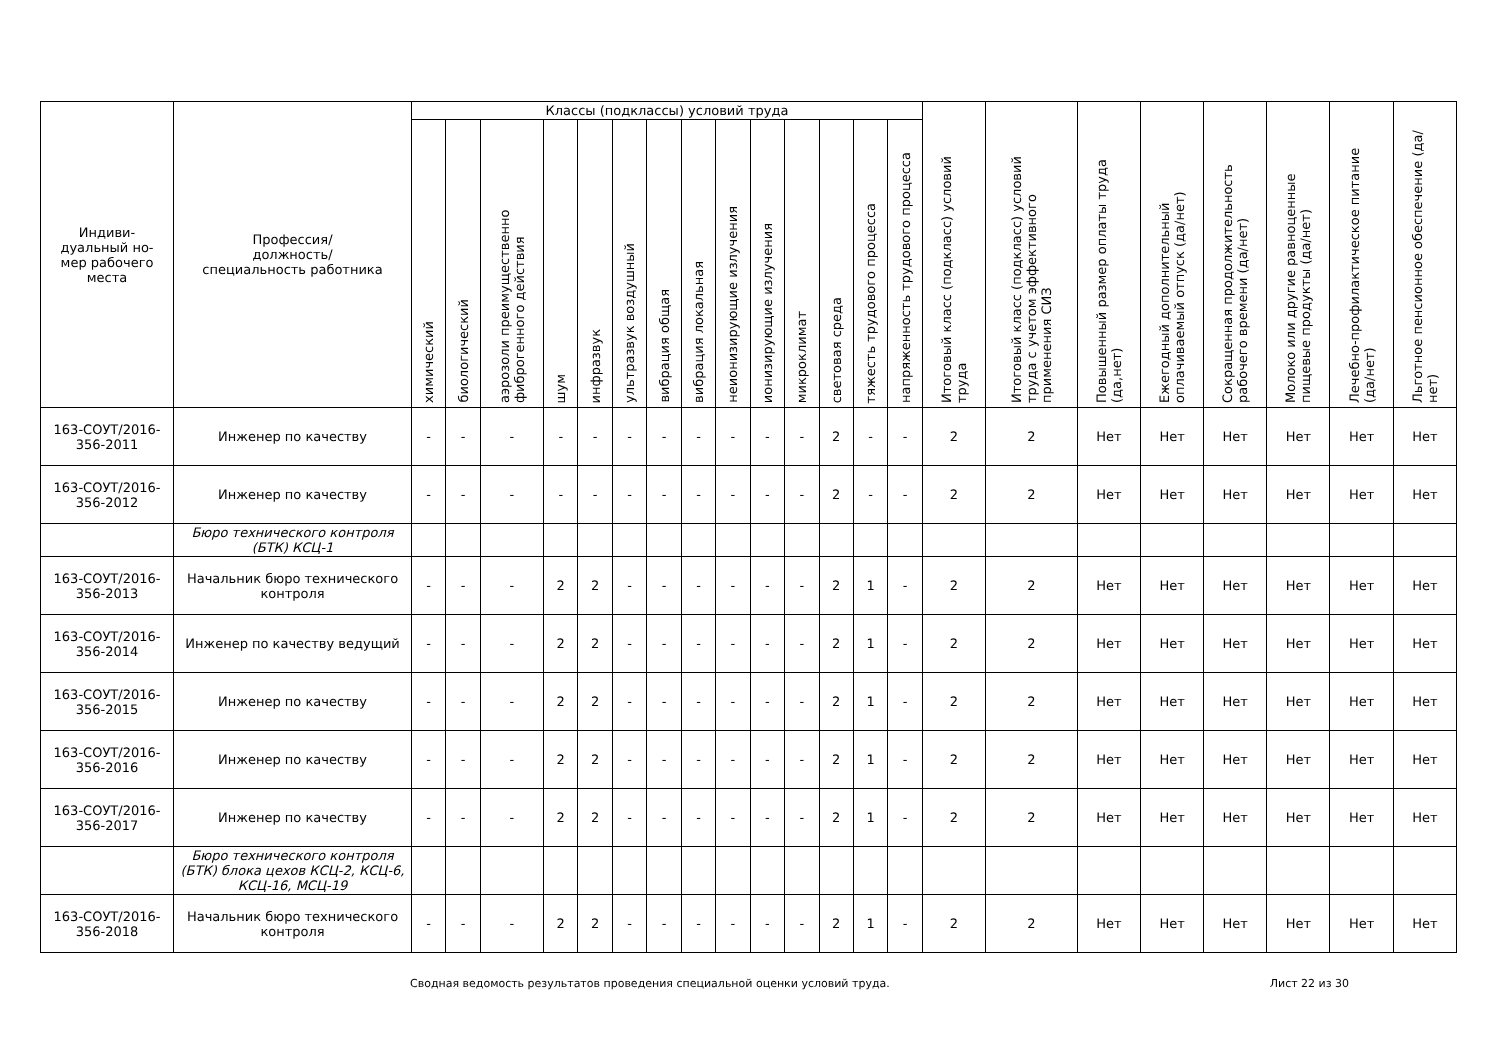| Индиви- дуальный но- мер рабочего места | Профессия/ должность/ специальность работника | Классы (подклассы) условий труда | | | | | | | | | | | | | | Итоговый класс (подкласс) условий труда | Итоговый класс (подкласс) условий труда с учетом эффективного применения СИЗ | Повышенный размер оплаты труда (да,нет) | Ежегодный дополнительный оплачиваемый отпуск (да/нет) | Сокращенная продолжительность рабочего времени (да/нет) | Молоко или другие равноценные пищевые продукты (да/нет) | Лечебно-профилактическое питание (да/нет) | Льготное пенсионное обеспечение (да/нет) |
| --- | --- | --- | --- | --- | --- | --- | --- | --- | --- | --- | --- | --- | --- | --- | --- | --- | --- | --- | --- | --- | --- | --- | --- |
| | | химический | биологический | аэрозоли преимущественно фиброгенного действия | шум | инфразвук | ультразвук воздушный | вибрация общая | вибрация локальная | неионизирующие излучения | ионизирующие излучения | микроклимат | световая среда | тяжесть трудового процесса | напряженность трудового процесса | | | | | | | | |
| 163-СОУТ/2016-356-2011 | Инженер по качеству | - | - | - | - | - | - | - | - | - | - | - | 2 | - | - | 2 | 2 | Нет | Нет | Нет | Нет | Нет | Нет |
| 163-СОУТ/2016-356-2012 | Инженер по качеству | - | - | - | - | - | - | - | - | - | - | - | 2 | - | - | 2 | 2 | Нет | Нет | Нет | Нет | Нет | Нет |
| | Бюро технического контроля (БТК) КСЦ-1 | | | | | | | | | | | | | | | | | | | | | | |
| 163-СОУТ/2016-356-2013 | Начальник бюро технического контроля | - | - | - | 2 | 2 | - | - | - | - | - | - | 2 | 1 | - | 2 | 2 | Нет | Нет | Нет | Нет | Нет | Нет |
| 163-СОУТ/2016-356-2014 | Инженер по качеству ведущий | - | - | - | 2 | 2 | - | - | - | - | - | - | 2 | 1 | - | 2 | 2 | Нет | Нет | Нет | Нет | Нет | Нет |
| 163-СОУТ/2016-356-2015 | Инженер по качеству | - | - | - | 2 | 2 | - | - | - | - | - | - | 2 | 1 | - | 2 | 2 | Нет | Нет | Нет | Нет | Нет | Нет |
| 163-СОУТ/2016-356-2016 | Инженер по качеству | - | - | - | 2 | 2 | - | - | - | - | - | - | 2 | 1 | - | 2 | 2 | Нет | Нет | Нет | Нет | Нет | Нет |
| 163-СОУТ/2016-356-2017 | Инженер по качеству | - | - | - | 2 | 2 | - | - | - | - | - | - | 2 | 1 | - | 2 | 2 | Нет | Нет | Нет | Нет | Нет | Нет |
| | Бюро технического контроля (БТК) блока цехов КСЦ-2, КСЦ-6, КСЦ-16, МСЦ-19 | | | | | | | | | | | | | | | | | | | | | | |
| 163-СОУТ/2016-356-2018 | Начальник бюро технического контроля | - | - | - | 2 | 2 | - | - | - | - | - | - | 2 | 1 | - | 2 | 2 | Нет | Нет | Нет | Нет | Нет | Нет |
Сводная ведомость результатов проведения специальной оценки условий труда. Лист 22 из 30